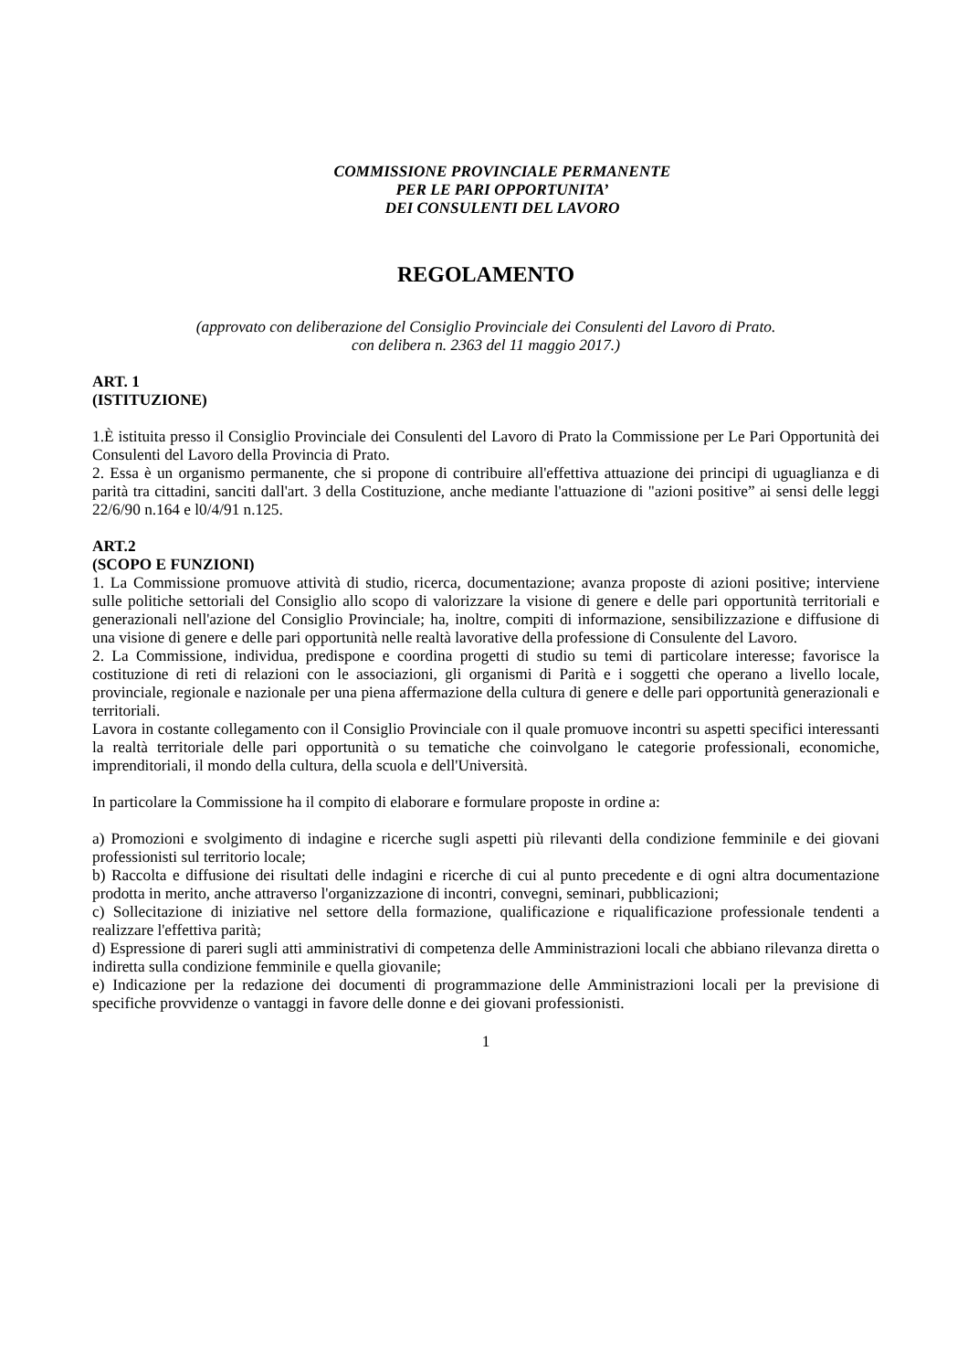COMMISSIONE PROVINCIALE PERMANENTE
PER LE PARI OPPORTUNITA’
DEI CONSULENTI DEL LAVORO
REGOLAMENTO
(approvato con deliberazione del Consiglio Provinciale dei Consulenti del Lavoro di Prato.
con delibera n. 2363 del 11 maggio 2017.)
ART. 1
(ISTITUZIONE)
1.È istituita presso il Consiglio Provinciale dei Consulenti del Lavoro di Prato la Commissione per Le Pari Opportunità dei Consulenti del Lavoro della Provincia di Prato.
2. Essa è un organismo permanente, che si propone di contribuire all'effettiva attuazione dei principi di uguaglianza e di parità tra cittadini, sanciti dall'art. 3 della Costituzione, anche mediante l'attuazione di "azioni positive” ai sensi delle leggi 22/6/90 n.164 e l0/4/91 n.125.
ART.2
(SCOPO E FUNZIONI)
1. La Commissione promuove attività di studio, ricerca, documentazione; avanza proposte di azioni positive; interviene sulle politiche settoriali del Consiglio allo scopo di valorizzare la visione di genere e delle pari opportunità territoriali e generazionali nell'azione del Consiglio Provinciale; ha, inoltre, compiti di informazione, sensibilizzazione e diffusione di una visione di genere e delle pari opportunità nelle realtà lavorative della professione di Consulente del Lavoro.
2. La Commissione, individua, predispone e coordina progetti di studio su temi di particolare interesse; favorisce la costituzione di reti di relazioni con le associazioni, gli organismi di Parità e i soggetti che operano a livello locale, provinciale, regionale e nazionale per una piena affermazione della cultura di genere e delle pari opportunità generazionali e territoriali.
Lavora in costante collegamento con il Consiglio Provinciale con il quale promuove incontri su aspetti specifici interessanti la realtà territoriale delle pari opportunità o su tematiche che coinvolgano le categorie professionali, economiche, imprenditoriali, il mondo della cultura, della scuola e dell'Università.
In particolare la Commissione ha il compito di elaborare e formulare proposte in ordine a:
a) Promozioni e svolgimento di indagine e ricerche sugli aspetti più rilevanti della condizione femminile e dei giovani professionisti sul territorio locale;
b) Raccolta e diffusione dei risultati delle indagini e ricerche di cui al punto precedente e di ogni altra documentazione prodotta in merito, anche attraverso l'organizzazione di incontri, convegni, seminari, pubblicazioni;
c) Sollecitazione di iniziative nel settore della formazione, qualificazione e riqualificazione professionale tendenti a realizzare l'effettiva parità;
d) Espressione di pareri sugli atti amministrativi di competenza delle Amministrazioni locali che abbiano rilevanza diretta o indiretta sulla condizione femminile e quella giovanile;
e) Indicazione per la redazione dei documenti di programmazione delle Amministrazioni locali per la previsione di specifiche provvidenze o vantaggi in favore delle donne e dei giovani professionisti.
1